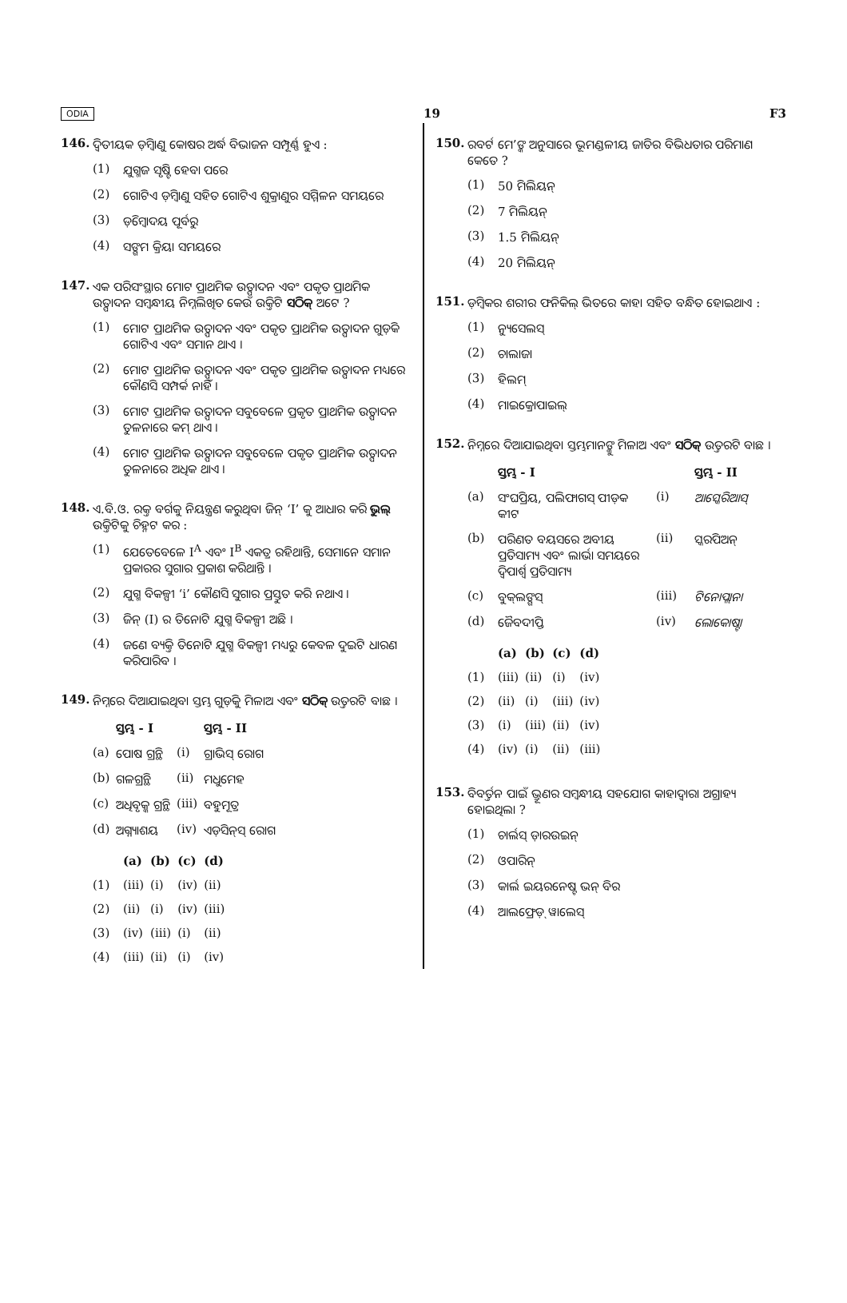ODIA 19 F3
146. ଦ୍ୱିତୀୟକ ଡ଼ିମ୍ବାଣୁ କୋଷର ଅର୍ଦ୍ଧ ବିଭାଜନ ସମ୍ପୂର୍ଣ୍ଣ ହୁଏ :
(1) ଯୁଗ୍ମଜ ସୃଷ୍ଟି ହେବା ପରେ
(2) ଗୋଟିଏ ଡ଼ିମ୍ବାଣୁ ସହିତ ଗୋଟିଏ ଶୁକ୍ରାଣୁର ସମ୍ମିଳନ ସମୟରେ
(3) ଡ଼ିମ୍ବୋଦୟ ପୂର୍ବରୁ
(4) ସଙ୍ଗମ କ୍ରିୟା ସମୟରେ
147. ଏକ ପରିସଂସ୍ଥାର ମୋଟ ପ୍ରାଥମିକ ଉତ୍ପାଦନ ଏବଂ ପକୃତ ପ୍ରାଥମିକ ଉତ୍ପାଦନ ସମ୍ବନ୍ଧୀୟ ନିମ୍ନଲିଖିତ କେଉଁ ଉକ୍ତିଟି ସଠିକ୍ ଅଟେ ?
(1) ମୋଟ ପ୍ରାଥମିକ ଉତ୍ପାଦନ ଏବଂ ପକୃତ ପ୍ରାଥମିକ ଉତ୍ପାଦନ ଗୁଡ଼ିକ ଗୋଟିଏ ଏବଂ ସମାନ ଥାଏ ।
(2) ମୋଟ ପ୍ରାଥମିକ ଉତ୍ପାଦନ ଏବଂ ପକୃତ ପ୍ରାଥମିକ ଉତ୍ପାଦନ ମଧ୍ୟରେ କୌଣସି ସମ୍ପର୍କ ନାହିଁ ।
(3) ମୋଟ ପ୍ରାଥମିକ ଉତ୍ପାଦନ ସବୁବେଳେ ପ୍ରକୃତ ପ୍ରାଥମିକ ଉତ୍ପାଦନ ତୁଳନାରେ କମ୍ ଥାଏ ।
(4) ମୋଟ ପ୍ରାଥମିକ ଉତ୍ପାଦନ ସବୁବେଳେ ପକୃତ ପ୍ରାଥମିକ ଉତ୍ପାଦନ ତୁଳନାରେ ଅଧିକ ଥାଏ ।
148. ଏ.ବି.ଓ. ରକ୍ତ ବର୍ଗକୁ ନିୟନ୍ତ୍ରଣ କରୁଥିବା ଜିନ୍ ‘I’ କୁ ଆଧାର କରି ଭୁଲ୍ ଉକ୍ତିଟିକୁ ଚିହ୍ନଟ କର :
(1) ଯେତେବେଳେ I<sup>A</sup> ଏବଂ I<sup>B</sup> ଏକତ୍ର ରହିଥାନ୍ତି, ସେମାନେ ସମାନ ପ୍ରକାରର ସୁଗାର ପ୍ରକାଶ କରିଥାନ୍ତି ।
(2) ଯୁଗ୍ମ ବିକଳ୍ପୀ ‘i’ କୌଣସି ସୁଗାର ପ୍ରସ୍ତୁତ କରି ନଥାଏ ।
(3) ଜିନ୍ (I) ର ତିନୋଟି ଯୁଗ୍ମ ବିକଳ୍ପୀ ଅଛି ।
(4) ଜଣେ ବ୍ୟକ୍ତି ତିନୋଟି ଯୁଗ୍ମ ବିକଳ୍ପୀ ମଧ୍ୟରୁ କେବଳ ଦୁଇଟି ଧାରଣ କରିପାରିବ ।
149. ନିମ୍ନରେ ଦିଆଯାଇଥିବା ସ୍ତମ୍ଭ ଗୁଡ଼ିକୁ ମିଳାଅ ଏବଂ ସଠିକ୍ ଉତ୍ତରଟି ବାଛ ।
| | ସ୍ତମ୍ଭ - I | | ସ୍ତମ୍ଭ - II |
| --- | --- | --- | --- |
| (a) | ପୋଷ ଗ୍ରନ୍ଥି | (i) | ଗ୍ରାଭିସ୍ ରୋଗ |
| (b) | ଗଳଗ୍ରନ୍ଥି | (ii) | ମଧୁମେହ |
| (c) | ଅଧିବୃକ୍କ ଗ୍ରନ୍ଥି | (iii) | ବହୁମୂତ୍ର |
| (d) | ଅଗ୍ନ୍ୟାଶୟ | (iv) | ଏଡ଼ିସନ୍‌ସ୍ ରୋଗ |
| | (a) | (b) | (c) | (d) |
| --- | --- | --- | --- | --- |
| (1) | (iii) | (i) | (iv) | (ii) |
| (2) | (ii) | (i) | (iv) | (iii) |
| (3) | (iv) | (iii) | (i) | (ii) |
| (4) | (iii) | (ii) | (i) | (iv) |
150. ରବର୍ଟ ମେ’ଙ୍କ ଅନୁସାରେ ଭୂମଣ୍ଡଳୀୟ ଜାତିର ବିଭିଧତାର ପରିମାଣ କେତେ ?
(1) 50 ମିଲିୟନ୍
(2) 7 ମିଲିୟନ୍
(3) 1.5 ମିଲିୟନ୍
(4) 20 ମିଲିୟନ୍
151. ଡ଼ିମ୍ବକର ଶରୀର ଫନିକିଲ୍ ଭିତରେ କାହା ସହିତ ବନ୍ଧିତ ହୋଇଥାଏ :
(1) ନ୍ୟୁସେଲସ୍
(2) ଚାଲାଜା
(3) ହିଲମ୍
(4) ମାଇକ୍ରୋପାଇଲ୍
152. ନିମ୍ନରେ ଦିଆଯାଇଥିବା ସ୍ତମ୍ଭମାନଙ୍କୁ ମିଳାଅ ଏବଂ ସଠିକ୍ ଉତ୍ତରଟି ବାଛ ।
| | ସ୍ତମ୍ଭ - I | | ସ୍ତମ୍ଭ - II |
| --- | --- | --- | --- |
| (a) | ସଂଘପ୍ରିୟ, ପଲିଫାଗସ୍ ପୀଡ଼କ କୀଟ | (i) | ଆସ୍କେରିଆସ୍ |
| (b) | ପରିଣତ ବୟସରେ ଅବୀୟ ପ୍ରତିସାମ୍ୟ ଏବଂ ଲାର୍ଭା ସମୟରେ ଦ୍ୱିପାର୍ଶ୍ୱ ପ୍ରତିସାମ୍ୟ | (ii) | ସ୍କରପିଅନ୍ |
| (c) | ବୁକ୍‌ଲଙ୍ଗସ୍ | (iii) | ଟିନୋପ୍ଲାନା |
| (d) | ଜୈବଦୀପ୍ତି | (iv) | ଲୋକୋଷ୍ଟା |
| | (a) | (b) | (c) | (d) |
| --- | --- | --- | --- | --- |
| (1) | (iii) | (ii) | (i) | (iv) |
| (2) | (ii) | (i) | (iii) | (iv) |
| (3) | (i) | (iii) | (ii) | (iv) |
| (4) | (iv) | (i) | (ii) | (iii) |
153. ବିବର୍ତ୍ତନ ପାଇଁ ଭ୍ରୂଣର ସମ୍ବନ୍ଧୀୟ ସହଯୋଗ କାହାଦ୍ୱାରା ଅଗ୍ରାହ୍ୟ ହୋଇଥିଲା ?
(1) ଚାର୍ଲସ୍ ଡ଼ାରଉଇନ୍
(2) ଓପାରିନ୍
(3) କାର୍ଲ ଇୟରନେଷ୍ଟ ଭନ୍ ବିର
(4) ଆଲଫ୍ରେଡ଼୍ ୱାଲେସ୍